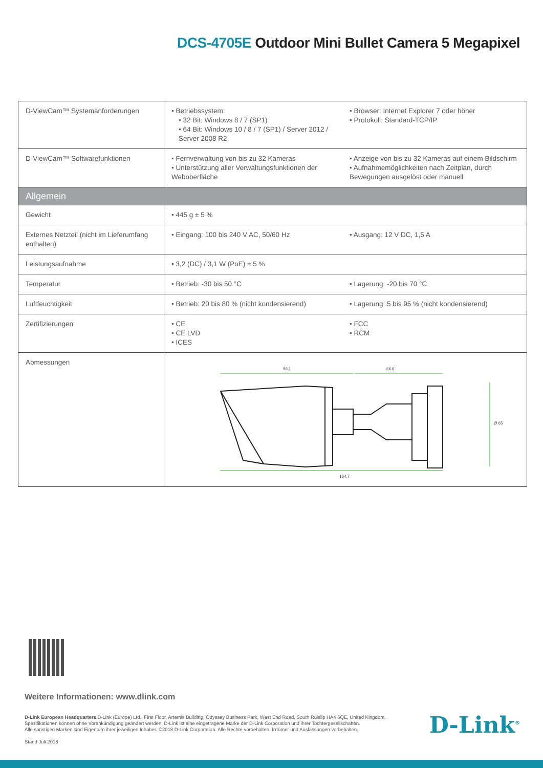DCS-4705E Outdoor Mini Bullet Camera 5 Megapixel
| D-ViewCam™ Systemanforderungen | • Betriebssystem: • 32 Bit: Windows 8 / 7 (SP1) • 64 Bit: Windows 10 / 8 / 7 (SP1) / Server 2012 / Server 2008 R2 | • Browser: Internet Explorer 7 oder höher • Protokoll: Standard-TCP/IP |
| D-ViewCam™ Softwarefunktionen | • Fernverwaltung von bis zu 32 Kameras • Unterstützung aller Verwaltungsfunktionen der Weboberfläche | • Anzeige von bis zu 32 Kameras auf einem Bildschirm • Aufnahmemöglichkeiten nach Zeitplan, durch Bewegungen ausgelöst oder manuell |
| Allgemein | | |
| Gewicht | • 445 g ± 5 % | |
| Externes Netzteil (nicht im Lieferumfang enthalten) | • Eingang: 100 bis 240 V AC, 50/60 Hz | • Ausgang: 12 V DC, 1,5 A |
| Leistungsaufnahme | • 3,2 (DC) / 3,1 W (PoE) ± 5 % | |
| Temperatur | • Betrieb: -30 bis 50 °C | • Lagerung: -20 bis 70 °C |
| Luftfeuchtigkeit | • Betrieb: 20 bis 80 % (nicht kondensierend) | • Lagerung: 5 bis 95 % (nicht kondensierend) |
| Zertifizierungen | • CE • CE LVD • ICES | • FCC • RCM |
| Abmessungen | 98,1 66,6 164,7 Ø 65 | |
Weitere Informationen: www.dlink.com
D-Link European Headquarters. D-Link (Europe) Ltd., First Floor, Artemis Building, Odyssey Business Park, West End Road, South Ruislip HA4 6QE, United Kingdom.
Spezifikationen können ohne Vorankündigung geändert werden. D-Link ist eine eingetragene Marke der D-Link Corporation und ihrer Tochtergesellschaften.
Alle sonstigen Marken sind Eigentum ihrer jeweiligen Inhaber. ©2018 D-Link Corporation. Alle Rechte vorbehalten. Irrtümer und Auslassungen vorbehalten.
Stand Juli 2018
D-Link<sup>®</sup>